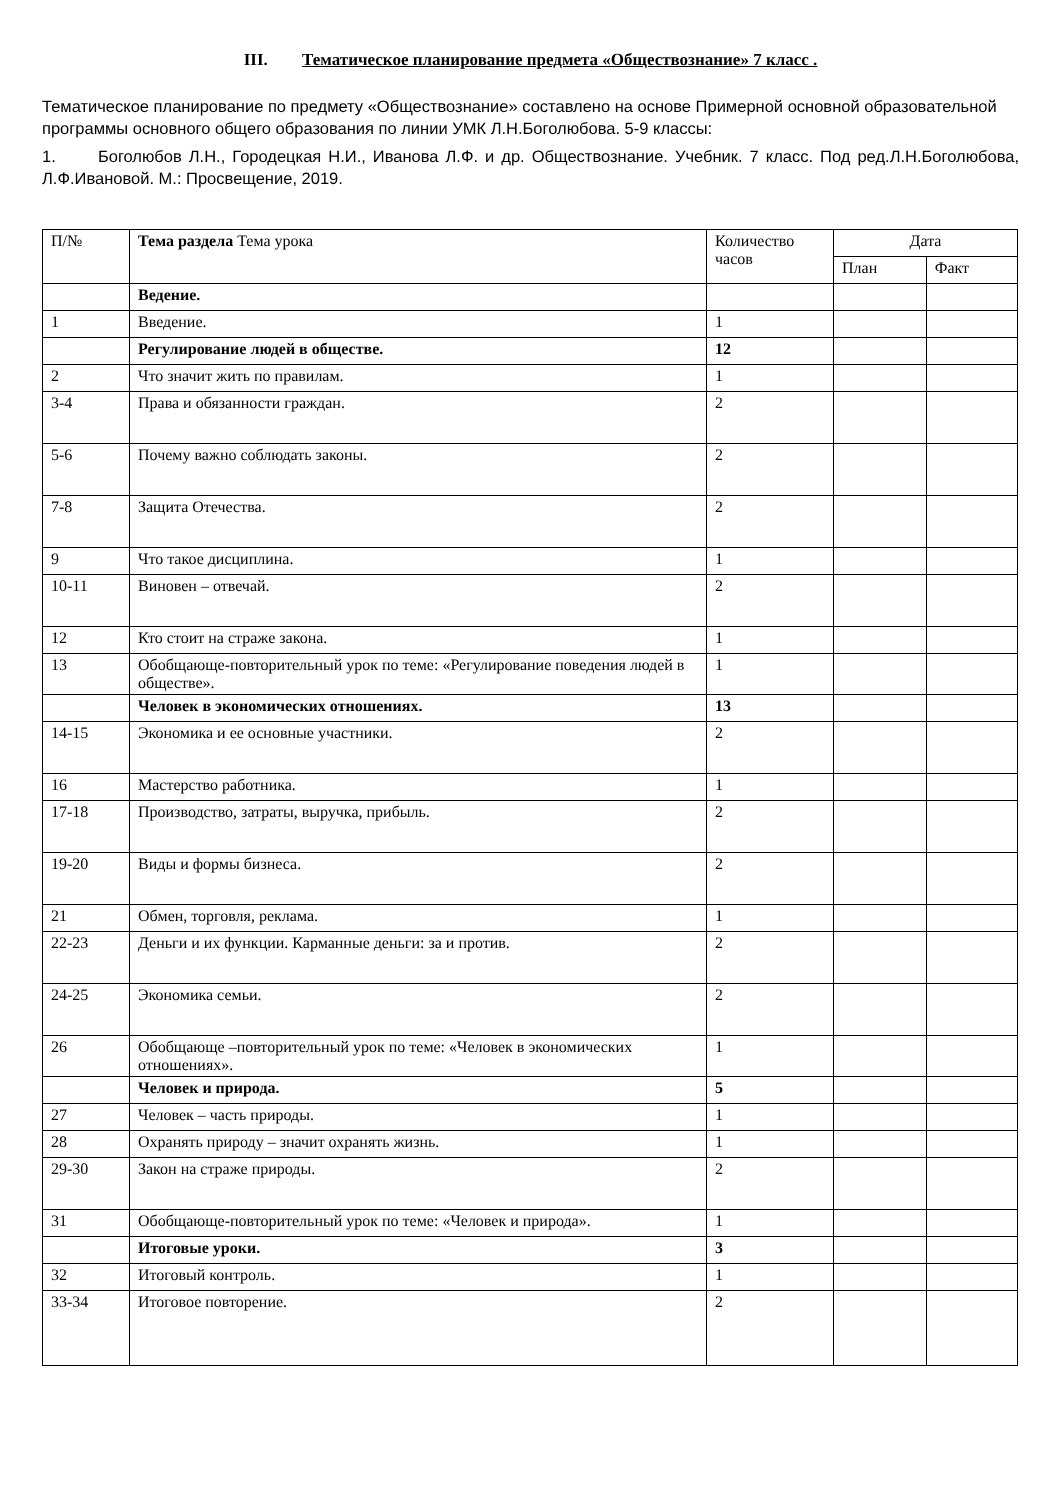III. Тематическое планирование предмета «Обществознание» 7 класс .
Тематическое планирование по предмету «Обществознание» составлено на основе Примерной основной образовательной программы основного общего образования по линии УМК Л.Н.Боголюбова. 5-9 классы:
1. Боголюбов Л.Н., Городецкая Н.И., Иванова Л.Ф. и др. Обществознание. Учебник. 7 класс. Под ред.Л.Н.Боголюбова, Л.Ф.Ивановой. М.: Просвещение, 2019.
| П/№ | Тема раздела Тема урока | Количество часов | Дата | |
| --- | --- | --- | --- | --- |
| | | | План | Факт |
| | Ведение. | | | |
| 1 | Введение. | 1 | | |
| | Регулирование людей в обществе. | 12 | | |
| 2 | Что значит жить по правилам. | 1 | | |
| 3-4 | Права и обязанности граждан. | 2 | | |
| 5-6 | Почему важно соблюдать законы. | 2 | | |
| 7-8 | Защита Отечества. | 2 | | |
| 9 | Что такое дисциплина. | 1 | | |
| 10-11 | Виновен – отвечай. | 2 | | |
| 12 | Кто стоит на страже закона. | 1 | | |
| 13 | Обобщающе-повторительный урок по теме: «Регулирование поведения людей в обществе». | 1 | | |
| | Человек в экономических отношениях. | 13 | | |
| 14-15 | Экономика и ее основные участники. | 2 | | |
| 16 | Мастерство работника. | 1 | | |
| 17-18 | Производство, затраты, выручка, прибыль. | 2 | | |
| 19-20 | Виды и формы бизнеса. | 2 | | |
| 21 | Обмен, торговля, реклама. | 1 | | |
| 22-23 | Деньги и их функции. Карманные деньги: за и против. | 2 | | |
| 24-25 | Экономика семьи. | 2 | | |
| 26 | Обобщающе –повторительный урок по теме: «Человек в экономических отношениях». | 1 | | |
| | Человек и природа. | 5 | | |
| 27 | Человек – часть природы. | 1 | | |
| 28 | Охранять природу – значит охранять жизнь. | 1 | | |
| 29-30 | Закон на страже природы. | 2 | | |
| 31 | Обобщающе-повторительный урок по теме: «Человек и природа». | 1 | | |
| | Итоговые уроки. | 3 | | |
| 32 | Итоговый контроль. | 1 | | |
| 33-34 | Итоговое повторение. | 2 | | |